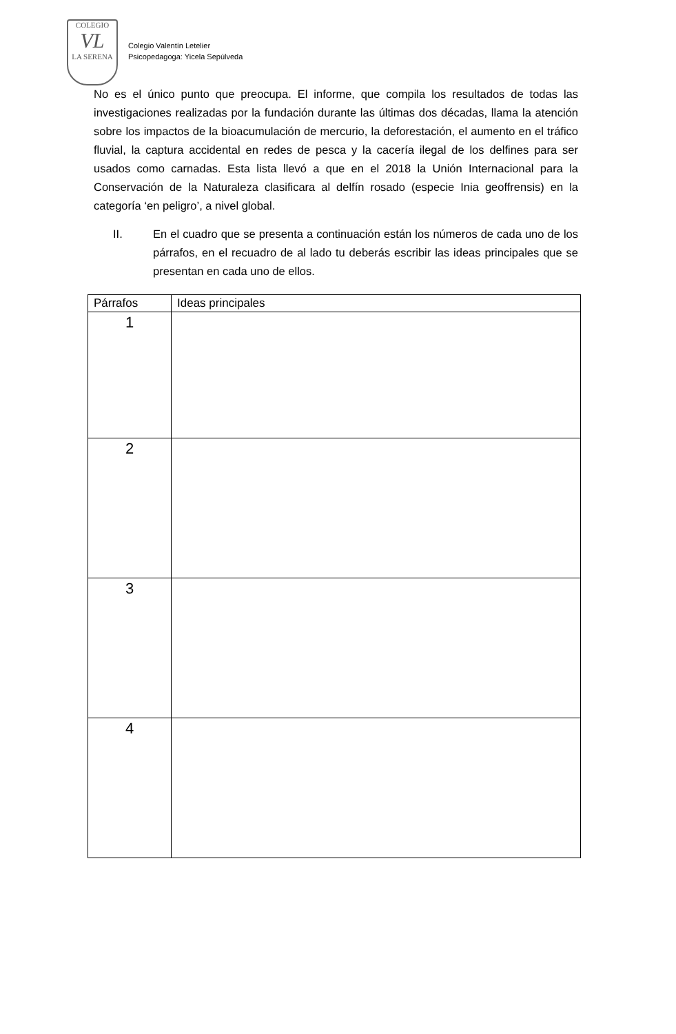COLEGIO
VL
LA SERENA
Colegio Valentín Letelier
Psicopedagoga: Yicela Sepúlveda
No es el único punto que preocupa. El informe, que compila los resultados de todas las investigaciones realizadas por la fundación durante las últimas dos décadas, llama la atención sobre los impactos de la bioacumulación de mercurio, la deforestación, el aumento en el tráfico fluvial, la captura accidental en redes de pesca y la cacería ilegal de los delfines para ser usados como carnadas. Esta lista llevó a que en el 2018 la Unión Internacional para la Conservación de la Naturaleza clasificara al delfín rosado (especie Inia geoffrensis) en la categoría ‘en peligro’, a nivel global.
II. En el cuadro que se presenta a continuación están los números de cada uno de los párrafos, en el recuadro de al lado tu deberás escribir las ideas principales que se presentan en cada uno de ellos.
| Párrafos | Ideas principales |
| --- | --- |
| 1 | |
| 2 | |
| 3 | |
| 4 | |